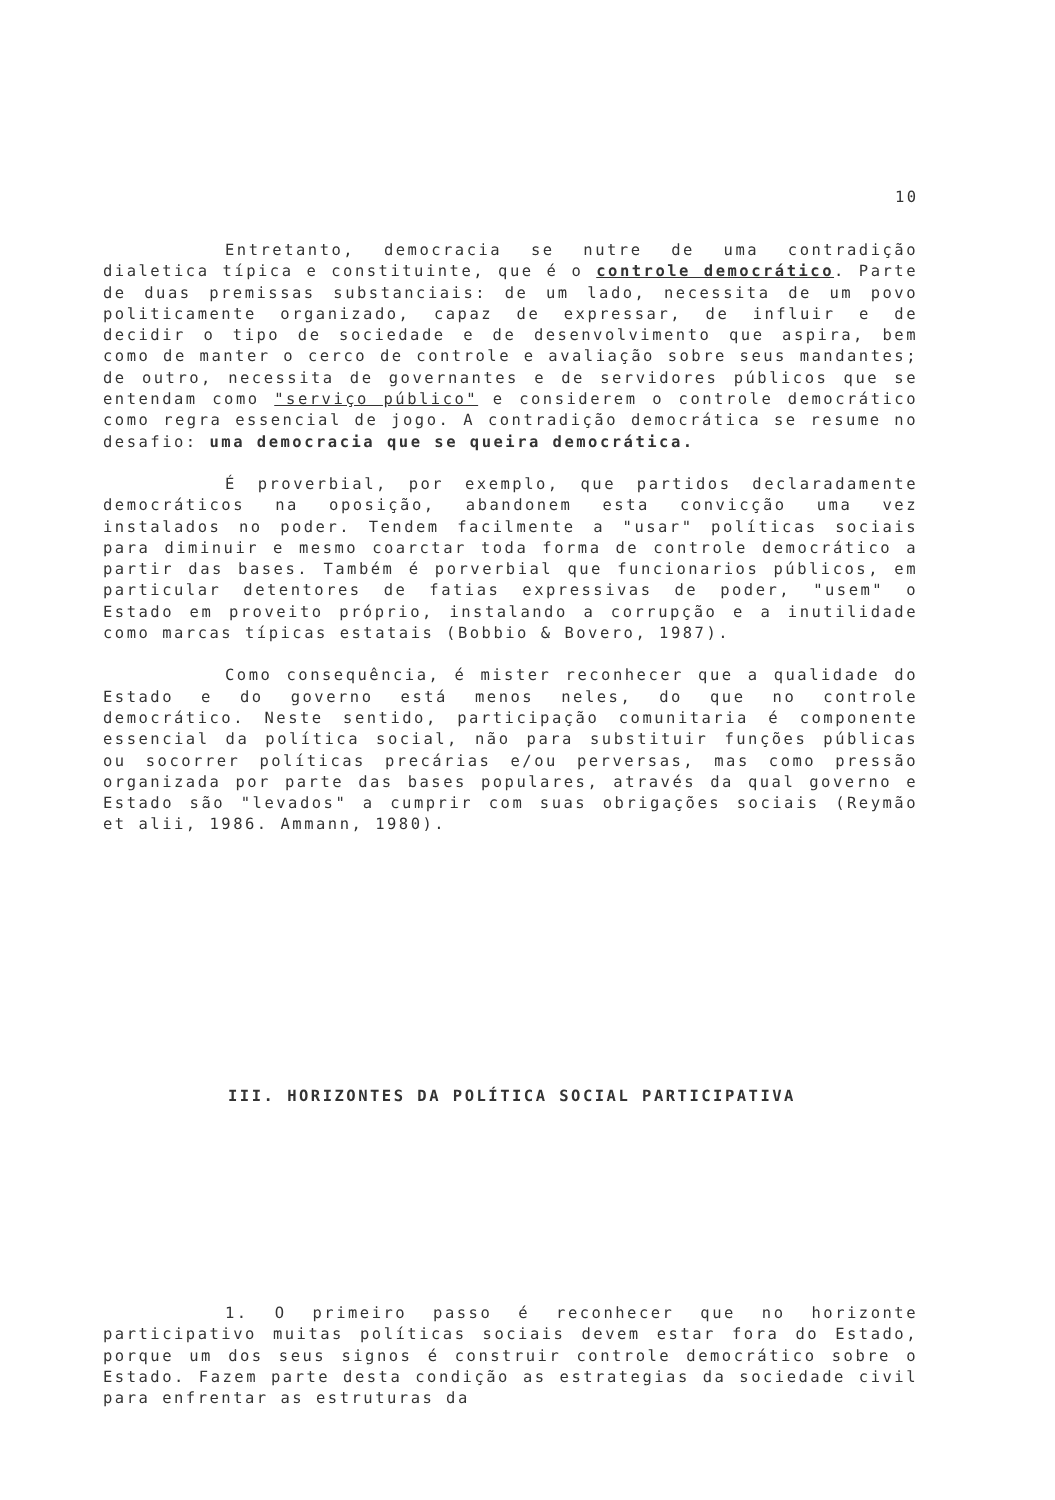10
Entretanto, democracia se nutre de uma contradição dialetica típica e constituinte, que é o controle democrático. Parte de duas premissas substanciais: de um lado, necessita de um povo politicamente organizado, capaz de expressar, de influir e de decidir o tipo de sociedade e de desenvolvimento que aspira, bem como de manter o cerco de controle e avaliação sobre seus mandantes; de outro, necessita de governantes e de servidores públicos que se entendam como "serviço público" e considerem o controle democrático como regra essencial de jogo. A contradição democrática se resume no desafio: uma democracia que se queira democrática.
É proverbial, por exemplo, que partidos declaradamente democráticos na oposição, abandonem esta convicção uma vez instalados no poder. Tendem facilmente a "usar" políticas sociais para diminuir e mesmo coarctar toda forma de controle democrático a partir das bases. Também é porverbial que funcionarios públicos, em particular detentores de fatias expressivas de poder, "usem" o Estado em proveito próprio, instalando a corrupção e a inutilidade como marcas típicas estatais (Bobbio & Bovero, 1987).
Como consequência, é mister reconhecer que a qualidade do Estado e do governo está menos neles, do que no controle democrático. Neste sentido, participação comunitaria é componente essencial da política social, não para substituir funções públicas ou socorrer políticas precárias e/ou perversas, mas como pressão organizada por parte das bases populares, através da qual governo e Estado são "levados" a cumprir com suas obrigações sociais (Reymão et alii, 1986. Ammann, 1980).
III. HORIZONTES DA POLÍTICA SOCIAL PARTICIPATIVA
1. O primeiro passo é reconhecer que no horizonte participativo muitas políticas sociais devem estar fora do Estado, porque um dos seus signos é construir controle democrático sobre o Estado. Fazem parte desta condição as estrategias da sociedade civil para enfrentar as estruturas da